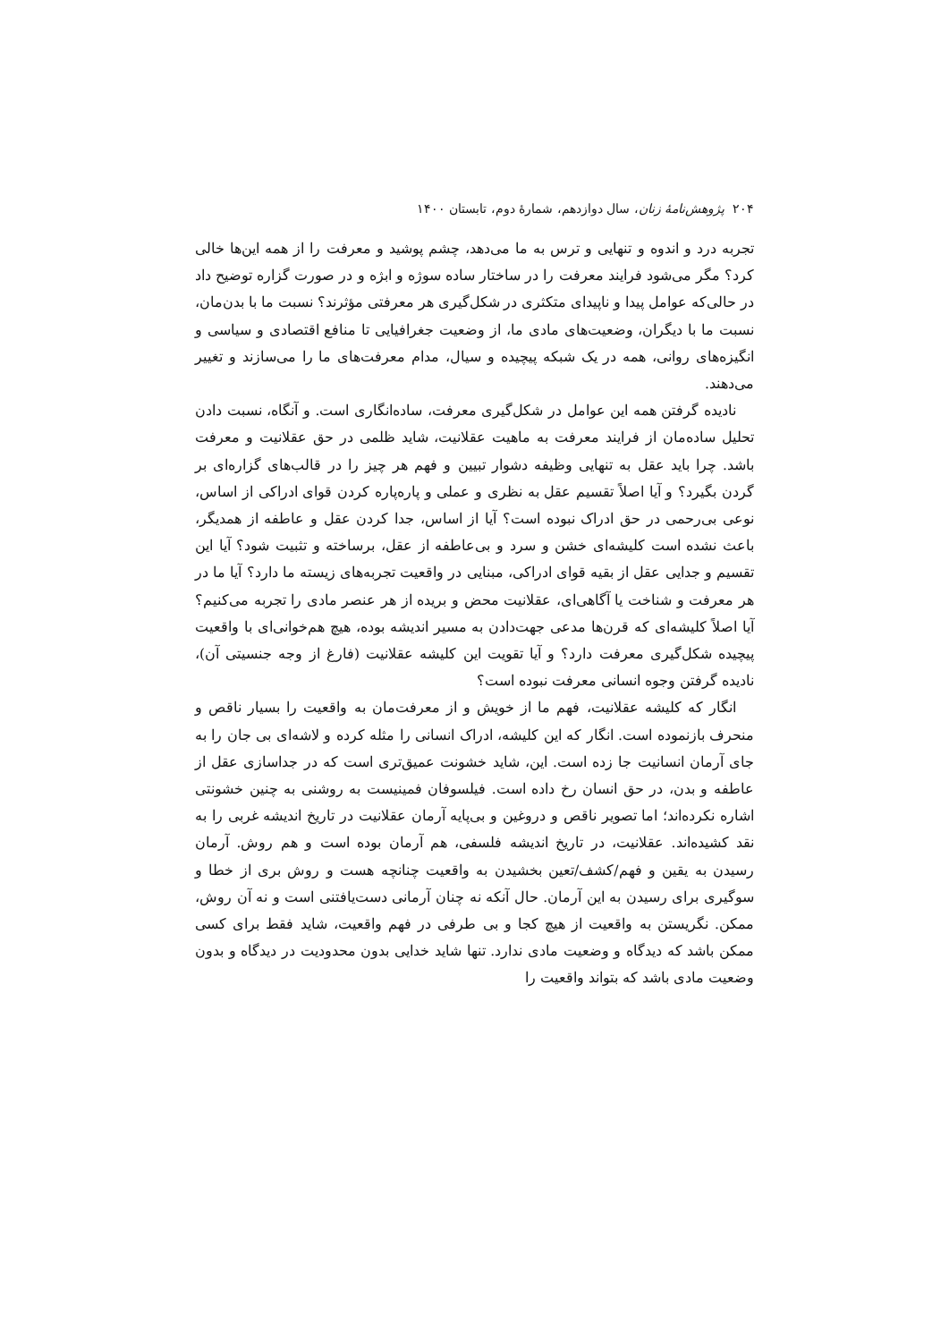۲۰۴ پژوهش‌نامهٔ زنان، سال دوازدهم، شمارهٔ دوم، تابستان ۱۴۰۰
تجربه درد و اندوه و تنهایی و ترس به ما می‌دهد، چشم پوشید و معرفت را از همه این‌ها خالی کرد؟ مگر می‌شود فرایند معرفت را در ساختار ساده سوژه و ابژه و در صورت گزاره توضیح داد در حالی‌که عوامل پیدا و ناپیدای متکثری در شکل‌گیری هر معرفتی مؤثرند؟ نسبت ما با بدن‌مان، نسبت ما با دیگران، وضعیت‌های مادی ما، از وضعیت جغرافیایی تا منافع اقتصادی و سیاسی و انگیزه‌های روانی، همه در یک شبکه پیچیده و سیال، مدام معرفت‌های ما را می‌سازند و تغییر می‌دهند.
نادیده گرفتن همه این عوامل در شکل‌گیری معرفت، ساده‌انگاری است. و آنگاه، نسبت دادن تحلیل ساده‌مان از فرایند معرفت به ماهیت عقلانیت، شاید ظلمی در حق عقلانیت و معرفت باشد. چرا باید عقل به تنهایی وظیفه دشوار تبیین و فهم هر چیز را در قالب‌های گزاره‌ای بر گردن بگیرد؟ و آیا اصلاً تقسیم عقل به نظری و عملی و پاره‌پاره کردن قوای ادراکی از اساس، نوعی بی‌رحمی در حق ادراک نبوده است؟ آیا از اساس، جدا کردن عقل و عاطفه از همدیگر، باعث نشده است کلیشه‌ای خشن و سرد و بی‌عاطفه از عقل، برساخته و تثبیت شود؟ آیا این تقسیم و جدایی عقل از بقیه قوای ادراکی، مبنایی در واقعیت تجربه‌های زیسته ما دارد؟ آیا ما در هر معرفت و شناخت یا آگاهی‌ای، عقلانیت محض و بریده از هر عنصر مادی را تجربه می‌کنیم؟ آیا اصلاً کلیشه‌ای که قرن‌ها مدعی جهت‌دادن به مسیر اندیشه بوده، هیچ هم‌خوانی‌ای با واقعیت پیچیده شکل‌گیری معرفت دارد؟ و آیا تقویت این کلیشه عقلانیت (فارغ از وجه جنسیتی آن)، نادیده گرفتن وجوه انسانی معرفت نبوده است؟
انگار که کلیشه عقلانیت، فهم ما از خویش و از معرفت‌مان به واقعیت را بسیار ناقص و منحرف بازنموده است. انگار که این کلیشه، ادراک انسانی را مثله کرده و لاشه‌ای بی جان را به جای آرمان انسانیت جا زده است. این، شاید خشونت عمیق‌تری است که در جداسازی عقل از عاطفه و بدن، در حق انسان رخ داده است. فیلسوفان فمینیست به روشنی به چنین خشونتی اشاره نکرده‌اند؛ اما تصویر ناقص و دروغین و بی‌پایه آرمان عقلانیت در تاریخ اندیشه غربی را به نقد کشیده‌اند. عقلانیت، در تاریخ اندیشه فلسفی، هم آرمان بوده است و هم روش. آرمان رسیدن به یقین و فهم/کشف/تعین بخشیدن به واقعیت چنانچه هست و روش بری از خطا و سوگیری برای رسیدن به این آرمان. حال آنکه نه چنان آرمانی دست‌یافتنی است و نه آن روش، ممکن. نگریستن به واقعیت از هیچ کجا و بی طرفی در فهم واقعیت، شاید فقط برای کسی ممکن باشد که دیدگاه و وضعیت مادی ندارد. تنها شاید خدایی بدون محدودیت در دیدگاه و بدون وضعیت مادی باشد که بتواند واقعیت را